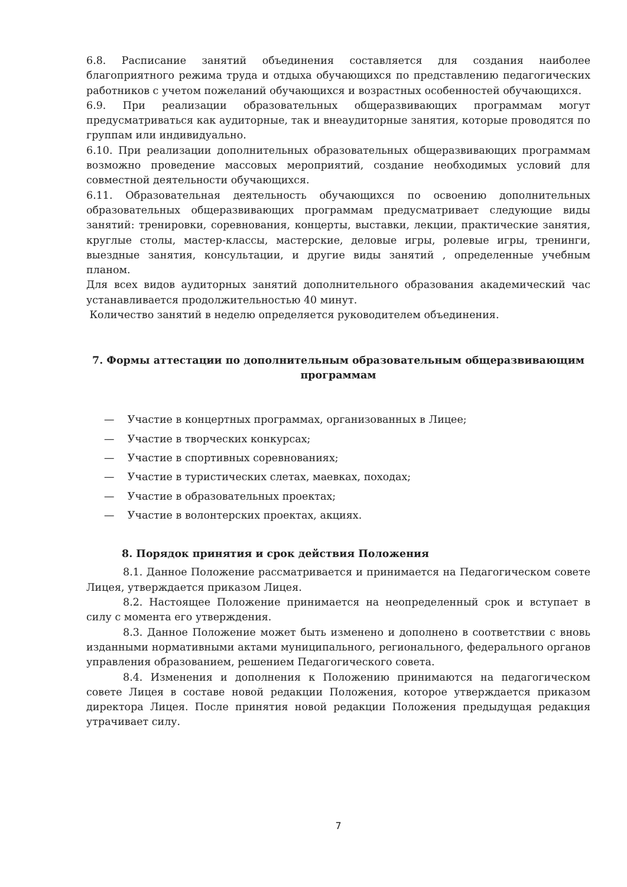6.8. Расписание занятий объединения составляется для создания наиболее благоприятного режима труда и отдыха обучающихся по представлению педагогических работников с учетом пожеланий обучающихся и возрастных особенностей обучающихся.
6.9. При реализации образовательных общеразвивающих программам могут предусматриваться как аудиторные, так и внеаудиторные занятия, которые проводятся по группам или индивидуально.
6.10. При реализации дополнительных образовательных общеразвивающих программам возможно проведение массовых мероприятий, создание необходимых условий для совместной деятельности обучающихся.
6.11. Образовательная деятельность обучающихся по освоению дополнительных образовательных общеразвивающих программам предусматривает следующие виды занятий: тренировки, соревнования, концерты, выставки, лекции, практические занятия, круглые столы, мастер-классы, мастерские, деловые игры, ролевые игры, тренинги, выездные занятия, консультации, и другие виды занятий , определенные учебным планом.
Для всех видов аудиторных занятий дополнительного образования академический час устанавливается продолжительностью 40 минут.
Количество занятий в неделю определяется руководителем объединения.
7. Формы аттестации по дополнительным образовательным общеразвивающим программам
— Участие в концертных программах, организованных в Лицее;
— Участие в творческих конкурсах;
— Участие в спортивных соревнованиях;
— Участие в туристических слетах, маевках, походах;
— Участие в образовательных проектах;
— Участие в волонтерских проектах, акциях.
8. Порядок принятия и срок действия Положения
8.1. Данное Положение рассматривается и принимается на Педагогическом совете Лицея, утверждается приказом Лицея.
8.2. Настоящее Положение принимается на неопределенный срок и вступает в силу с момента его утверждения.
8.3. Данное Положение может быть изменено и дополнено в соответствии с вновь изданными нормативными актами муниципального, регионального, федерального органов управления образованием, решением Педагогического совета.
8.4. Изменения и дополнения к Положению принимаются на педагогическом совете Лицея в составе новой редакции Положения, которое утверждается приказом директора Лицея. После принятия новой редакции Положения предыдущая редакция утрачивает силу.
7